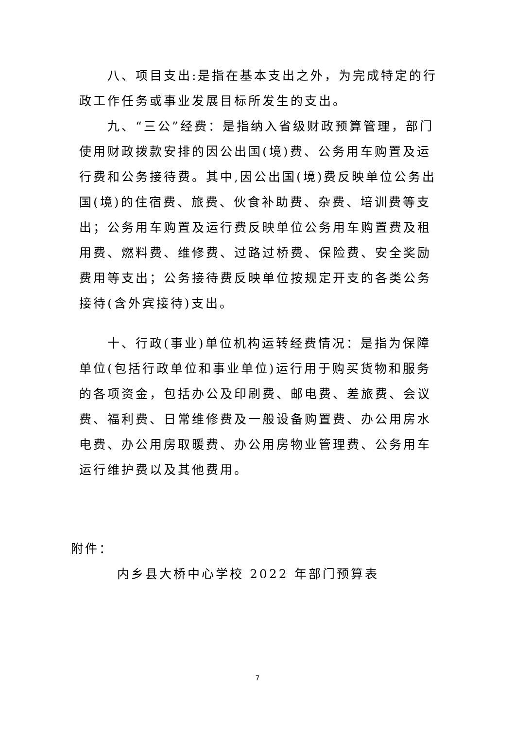八、项目支出:是指在基本支出之外，为完成特定的行政工作任务或事业发展目标所发生的支出。
九、“三公”经费：是指纳入省级财政预算管理，部门使用财政拨款安排的因公出国(境)费、公务用车购置及运行费和公务接待费。其中,因公出国(境)费反映单位公务出国(境)的住宿费、旅费、伙食补助费、杂费、培训费等支出；公务用车购置及运行费反映单位公务用车购置费及租用费、燃料费、维修费、过路过桥费、保险费、安全奖励费用等支出；公务接待费反映单位按规定开支的各类公务接待(含外宾接待)支出。
十、行政(事业)单位机构运转经费情况：是指为保障单位(包括行政单位和事业单位)运行用于购买货物和服务的各项资金，包括办公及印刷费、邮电费、差旅费、会议费、福利费、日常维修费及一般设备购置费、办公用房水电费、办公用房取暖费、办公用房物业管理费、公务用车运行维护费以及其他费用。
附件：
内乡县大桥中心学校 2022 年部门预算表
7